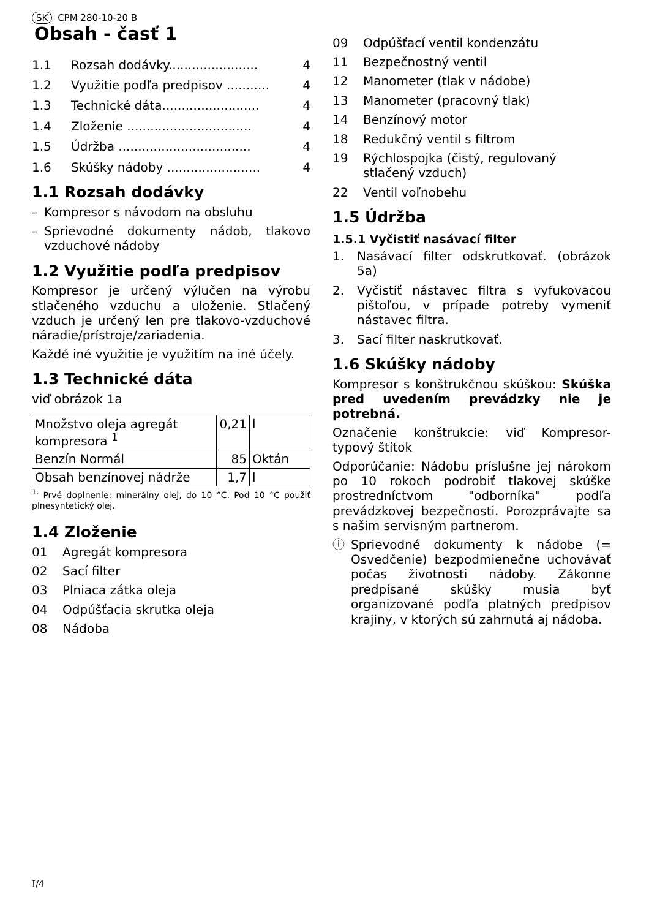SK CPM 280-10-20 B
Obsah - časť 1
1.1 Rozsah dodávky....................... 4
1.2 Využitie podľa predpisov ........... 4
1.3 Technické dáta......................... 4
1.4 Zloženie ................................ 4
1.5 Údržba .................................. 4
1.6 Skúšky nádoby ........................ 4
1.1 Rozsah dodávky
– Kompresor s návodom na obsluhu
– Sprievodné dokumenty nádob, tlakovo vzduchové nádoby
1.2 Využitie podľa predpisov
Kompresor je určený výlučen na výrobu stlačeného vzduchu a uloženie. Stlačený vzduch je určený len pre tlakovo-vzduchové náradie/prístroje/zariadenia.
Každé iné využitie je využitím na iné účely.
1.3 Technické dáta
viď obrázok 1a
| Množstvo oleja agregát kompresora <sup>1</sup> | 0,21 | l |
| Benzín Normál | 85 | Oktán |
| Obsah benzínovej nádrže | 1,7 | l |
<sup>1.</sup> Prvé doplnenie: minerálny olej, do 10 °C. Pod 10 °C použiť plnesyntetický olej.
1.4 Zloženie
01 Agregát kompresora
02 Sací filter
03 Plniaca zátka oleja
04 Odpúšťacia skrutka oleja
08 Nádoba
09 Odpúšťací ventil kondenzátu
11 Bezpečnostný ventil
12 Manometer (tlak v nádobe)
13 Manometer (pracovný tlak)
14 Benzínový motor
18 Redukčný ventil s filtrom
19 Rýchlospojka (čistý, regulovaný stlačený vzduch)
22 Ventil voľnobehu
1.5 Údržba
1.5.1 Vyčistiť nasávací filter
1. Nasávací filter odskrutkovať. (obrázok 5a)
2. Vyčistiť nástavec filtra s vyfukovacou pištoľou, v prípade potreby vymeniť nástavec filtra.
3. Sací filter naskrutkovať.
1.6 Skúšky nádoby
Kompresor s konštrukčnou skúškou: Skúška pred uvedením prevádzky nie je potrebná.
Označenie konštrukcie: viď Kompresor-typový štítok
Odporúčanie: Nádobu príslušne jej nárokom po 10 rokoch podrobiť tlakovej skúške prostredníctvom "odborníka" podľa prevádzkovej bezpečnosti. Porozprávajte sa s našim servisným partnerom.
ⓘ Sprievodné dokumenty k nádobe (= Osvedčenie) bezpodmienečne uchovávať počas životnosti nádoby. Zákonne predpísané skúšky musia byť organizované podľa platných predpisov krajiny, v ktorých sú zahrnutá aj nádoba.
I/4